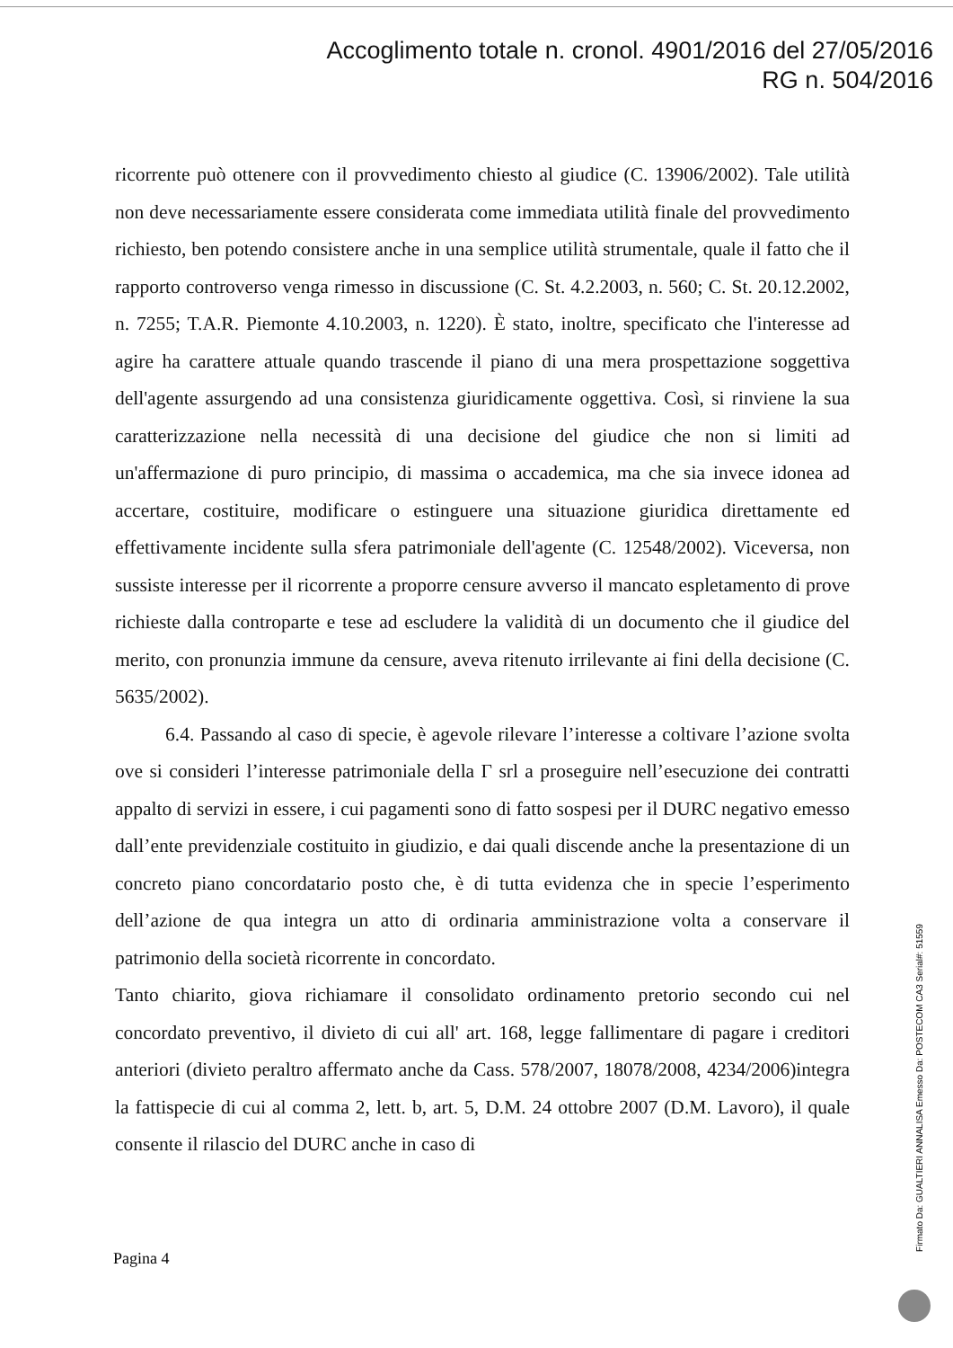Accoglimento totale n. cronol. 4901/2016 del 27/05/2016
RG n. 504/2016
ricorrente può ottenere con il provvedimento chiesto al giudice (C. 13906/2002). Tale utilità non deve necessariamente essere considerata come immediata utilità finale del provvedimento richiesto, ben potendo consistere anche in una semplice utilità strumentale, quale il fatto che il rapporto controverso venga rimesso in discussione (C. St. 4.2.2003, n. 560; C. St. 20.12.2002, n. 7255; T.A.R. Piemonte 4.10.2003, n. 1220). È stato, inoltre, specificato che l'interesse ad agire ha carattere attuale quando trascende il piano di una mera prospettazione soggettiva dell'agente assurgendo ad una consistenza giuridicamente oggettiva. Così, si rinviene la sua caratterizzazione nella necessità di una decisione del giudice che non si limiti ad un'affermazione di puro principio, di massima o accademica, ma che sia invece idonea ad accertare, costituire, modificare o estinguere una situazione giuridica direttamente ed effettivamente incidente sulla sfera patrimoniale dell'agente (C. 12548/2002). Viceversa, non sussiste interesse per il ricorrente a proporre censure avverso il mancato espletamento di prove richieste dalla controparte e tese ad escludere la validità di un documento che il giudice del merito, con pronunzia immune da censure, aveva ritenuto irrilevante ai fini della decisione (C. 5635/2002).
6.4. Passando al caso di specie, è agevole rilevare l’interesse a coltivare l’azione svolta ove si consideri l’interesse patrimoniale della Γ srl a proseguire nell’esecuzione dei contratti appalto di servizi in essere, i cui pagamenti sono di fatto sospesi per il DURC negativo emesso dall’ente previdenziale costituito in giudizio, e dai quali discende anche la presentazione di un concreto piano concordatario posto che, è di tutta evidenza che in specie l’esperimento dell’azione de qua integra un atto di ordinaria amministrazione volta a conservare il patrimonio della società ricorrente in concordato.
Tanto chiarito, giova richiamare il consolidato ordinamento pretorio secondo cui nel concordato preventivo, il divieto di cui all' art. 168, legge fallimentare di pagare i creditori anteriori (divieto peraltro affermato anche da Cass. 578/2007, 18078/2008, 4234/2006)integra la fattispecie di cui al comma 2, lett. b, art. 5, D.M. 24 ottobre 2007 (D.M. Lavoro), il quale consente il rilascio del DURC anche in caso di
Pagina 4
Firmato Da: GUALTIERI ANNALISA Emesso Da: POSTECOM CA3 Serial#: 51559